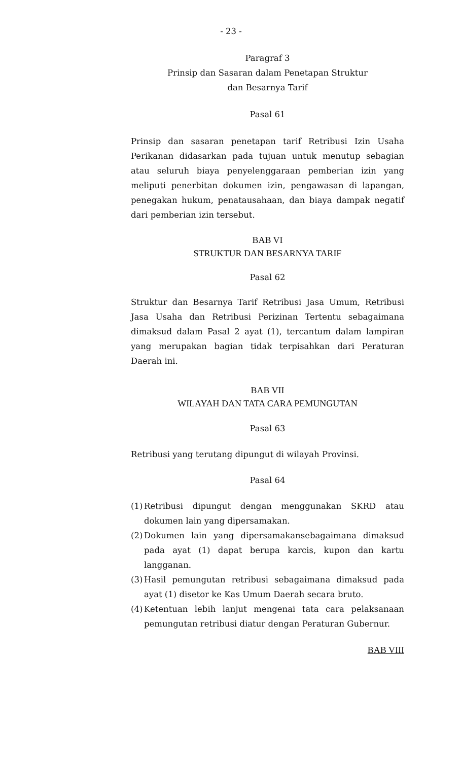- 23 -
Paragraf 3
Prinsip dan Sasaran dalam Penetapan Struktur
dan Besarnya Tarif
Pasal 61
Prinsip dan sasaran penetapan tarif Retribusi Izin Usaha Perikanan didasarkan pada tujuan untuk menutup sebagian atau seluruh biaya penyelenggaraan pemberian izin yang meliputi penerbitan dokumen izin, pengawasan di lapangan, penegakan hukum, penatausahaan, dan biaya dampak negatif dari pemberian izin tersebut.
BAB VI
STRUKTUR DAN BESARNYA TARIF
Pasal 62
Struktur dan Besarnya Tarif Retribusi Jasa Umum, Retribusi Jasa Usaha dan Retribusi Perizinan Tertentu sebagaimana dimaksud dalam Pasal 2 ayat (1), tercantum dalam lampiran yang merupakan bagian tidak terpisahkan dari Peraturan Daerah ini.
BAB VII
WILAYAH DAN TATA CARA PEMUNGUTAN
Pasal 63
Retribusi yang terutang dipungut di wilayah Provinsi.
Pasal 64
(1) Retribusi dipungut dengan menggunakan SKRD atau dokumen lain yang dipersamakan.
(2) Dokumen lain yang dipersamakansebagaimana dimaksud pada ayat (1) dapat berupa karcis, kupon dan kartu langganan.
(3) Hasil pemungutan retribusi sebagaimana dimaksud pada ayat (1) disetor ke Kas Umum Daerah secara bruto.
(4) Ketentuan lebih lanjut mengenai tata cara pelaksanaan pemungutan retribusi diatur dengan Peraturan Gubernur.
BAB VIII